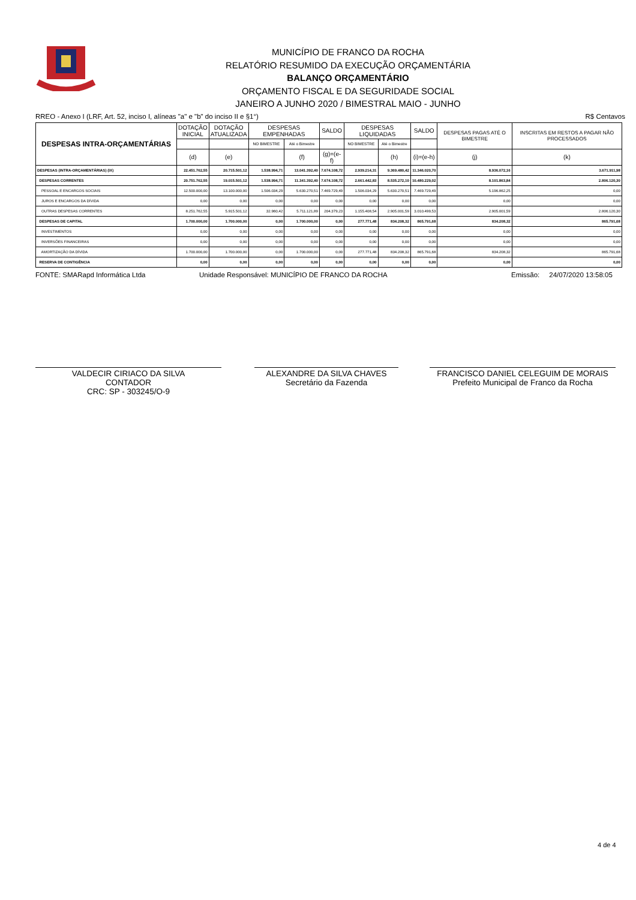MUNICÍPIO DE FRANCO DA ROCHA
RELATÓRIO RESUMIDO DA EXECUÇÃO ORÇAMENTÁRIA
BALANÇO ORÇAMENTÁRIO
ORÇAMENTO FISCAL E DA SEGURIDADE SOCIAL
JANEIRO A JUNHO 2020 / BIMESTRAL MAIO - JUNHO
RREO - Anexo I (LRF, Art. 52, inciso I, alíneas "a" e "b" do inciso II e §1°) R$ Centavos
| DESPESAS INTRA-ORÇAMENTÁRIAS | DOTAÇÃO INICIAL | DOTAÇÃO ATUALIZADA | DESPESAS EMPENHADAS | | SALDO | DESPESAS LIQUIDADAS | | SALDO | DESPESAS PAGAS ATÉ O BIMESTRE | INSCRITAS EM RESTOS A PAGAR NÃO PROCESSADOS |
| --- | --- | --- | --- | --- | --- | --- | --- | --- | --- | --- |
| | | | NO BIMESTRE | Até o Bimestre | | NO BIMESTRE | Até o Bimestre | | | |
| | (d) | (e) | | (f) | (g)=(e-f) | | (h) | (i)=(e-h) | (j) | (k) |
| DESPESAS (INTRA-ORÇAMENTÁRIAS) (IX) | 22.451.762,55 | 20.715.501,12 | 1.538.994,71 | 13.041.392,40 | 7.674.108,72 | 2.939.214,31 | 9.369.480,42 | 11.346.020,70 | 8.936.072,16 | 3.671.911,98 |
| DESPESAS CORRENTES | 20.751.762,55 | 19.015.501,12 | 1.538.994,71 | 11.341.392,40 | 7.674.108,72 | 2.661.442,83 | 8.535.272,10 | 10.480.229,02 | 8.101.863,84 | 2.806.120,30 |
| PESSOAL E ENCARGOS SOCIAIS | 12.500.000,00 | 13.100.000,00 | 1.506.034,29 | 5.630.270,51 | 7.469.729,49 | 1.506.034,29 | 5.630.270,51 | 7.469.729,49 | 5.196.862,25 | 0,00 |
| JUROS E ENCARGOS DA DÍVIDA | 0,00 | 0,00 | 0,00 | 0,00 | 0,00 | 0,00 | 0,00 | 0,00 | 0,00 | 0,00 |
| OUTRAS DESPESAS CORRENTES | 8.251.762,55 | 5.915.501,12 | 32.960,42 | 5.711.121,89 | 204.379,23 | 1.155.408,54 | 2.905.001,59 | 3.010.499,53 | 2.905.001,59 | 2.806.120,30 |
| DESPESAS DE CAPITAL | 1.700.000,00 | 1.700.000,00 | 0,00 | 1.700.000,00 | 0,00 | 277.771,48 | 834.208,32 | 865.791,68 | 834.208,32 | 865.791,68 |
| INVESTIMENTOS | 0,00 | 0,00 | 0,00 | 0,00 | 0,00 | 0,00 | 0,00 | 0,00 | 0,00 | 0,00 |
| INVERSÕES FINANCEIRAS | 0,00 | 0,00 | 0,00 | 0,00 | 0,00 | 0,00 | 0,00 | 0,00 | 0,00 | 0,00 |
| AMORTIZAÇÃO DA DÍVIDA | 1.700.000,00 | 1.700.000,00 | 0,00 | 1.700.000,00 | 0,00 | 277.771,48 | 834.208,32 | 865.791,68 | 834.208,32 | 865.791,68 |
| RESERVA DE CONTIGÊNCIA | 0,00 | 0,00 | 0,00 | 0,00 | 0,00 | 0,00 | 0,00 | 0,00 | 0,00 | 0,00 |
FONTE: SMARapd Informática Ltda Unidade Responsável: MUNICÍPIO DE FRANCO DA ROCHA Emissão: 24/07/2020 13:58:05
VALDECIR CIRIACO DA SILVA
CONTADOR
CRC: SP - 303245/O-9
ALEXANDRE DA SILVA CHAVES
Secretário da Fazenda
FRANCISCO DANIEL CELEGUIM DE MORAIS
Prefeito Municipal de Franco da Rocha
4 de 4